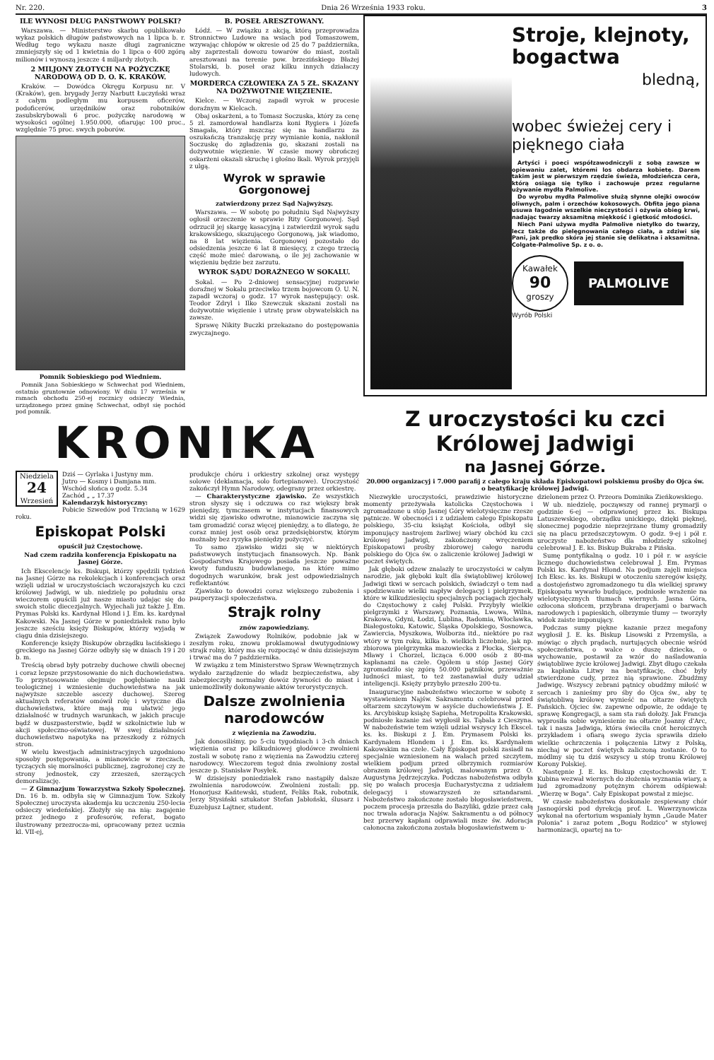Nr. 220. Dnia 26 Września 1933 roku. 3
ILE WYNOSI DŁUG PAŃSTWOWY POLSKI?
Warszawa. — Ministerstwo skarbu opublikowało wykaz polskich długów państwowych na 1 lipca b. r. Według tego wykazu nasze długi zagraniczne zmniejszyły się od 1 kwietnia do 1 lipca o 400 zgórą milionów i wynoszą jeszcze 4 miljardy złotych.
2 MILJONY ZŁOTYCH NA POŻYCZKĘ NARODOWĄ OD D. O. K. KRAKÓW.
Kraków. — Dowódca Okręgu Korpusu nr. V (Kraków), gen. brygady Jerzy Narbutt Łuczyński wraz z całym podległym mu korpusem oficerów, podoficerów, urzędników oraz robotników zasubskrybowali 6 proc. pożyczkę narodową w wysokości ogólnej 1.950.000, ofiarując 100 proc., względnie 75 proc. swych poborów.
Pomnik Sobieskiego pod Wiedniem.
Pomnik Jana Sobieskiego w Schwechat pod Wiedniem, ostatnio gruntownie odnowiony. W dniu 17 września w ramach obchodu 250-ej rocznicy odsieczy Wiednia, urządzonego przez gminę Schwechat, odbył się pochód pod pomnik.
B. POSEŁ ARESZTOWANY.
Łódź. — W związku z akcją, którą przeprowadza Stronnictwo Ludowe na wsiach pod Tomaszowem, wzywając chłopów w okresie od 25 do 7 października, aby zaprzestali dowozu towarów do miast, zostali aresztowani na terenie pow. brzezińskiego Błażej Stolarski, b. poseł oraz kilku innych działaczy ludowych.
MORDERCA CZŁOWIEKA ZA 5 ZŁ. SKAZANY NA DOŻYWOTNIE WIĘZIENIE.
Kielce. — Wczoraj zapadł wyrok w procesie doraźnym w Kielcach.
Obaj oskarżeni, a to Tomasz Soczuska, który za cenę 5 zł. zamordował handlarza koni Rygiera i Józefa Smagała, który mszcząc się na handlarzu za oszukańczą tranzakcję przy wymianie konia, nakłonił Soczuskę do zgładzenia go, skazani zostali na dożywotnie więzienie. W czasie mowy obrończej oskarżeni okazali skruchę i głośno łkali. Wyrok przyjęli z ulgą.
Wyrok w sprawie Gorgonowej
zatwierdzony przez Sąd Najwyższy.
Warszawa. — W sobotę po południu Sąd Najwyższy ogłosił orzeczenie w sprawie Rity Gorgonowej. Sąd odrzucił jej skargę kasacyjną i zatwierdził wyrok sądu krakowskiego, skazującego Gorgonową, jak wiadomo, na 8 lat więzienia. Gorgonowej pozostało do odsiedzenia jeszcze 6 lat 8 miesięcy, z czego trzecią część może mieć darowaną, o ile jej zachowanie w więzieniu będzie bez zarzutu.
WYROK SĄDU DORAŹNEGO W SOKALU.
Sokal. — Po 2-dniowej sensacyjnej rozprawie doraźnej w Sokalu przeciwko trzem bojowcom O. U. N. zapadł wczoraj o godz. 17 wyrok następujący: osk. Teodor Zdryl i Ilko Szewczuk skazani zostali na dożywotnie więzienie i utratę praw obywatelskich na zawsze.
Sprawę Nikity Buczki przekazano do postępowania zwyczajnego.
KRONIKA
Niedziela
24
Wrzesień
Dziś — Gyrlaka i Justyny mm.
Jutro — Kosmy i Damjana mm.
Wschód słońca o godz. 5.34
Zachód „ „ 17.37
Kalendarzyk historyczny:
Pobicie Szwedów pod Trzcianą w 1629 roku.
Episkopat Polski
opuścił już Częstochowę.
Nad czem radziła konferencja Episkopatu na Jasnej Górze.
Ich Ekscelencje ks. Biskupi, którzy spędzili tydzień na Jasnej Górze na rekolekcjach i konferencjach oraz wzięli udział w uroczystościach wczorajszych ku czci królowej Jadwigi, w ub. niedzielę po południu oraz wieczorem opuścili już nasze miasto udając się do swoich stolic diecezjalnych. Wyjechali już także J. Em. Prymas Polski ks. Kardynał Hlond i J. Em. ks. kardynał Kakowski. Na Jasnej Górze w poniedziałek rano było jeszcze sześciu księży Biskupów, którzy wyjadą w ciągu dnia dzisiejszego.
Konferencje księży Biskupów obrządku łacińskiego i greckiego na Jasnej Górze odbyły się w dniach 19 i 20 b. m.
Treścią obrad były potrzeby duchowe chwili obecnej i coraz lepsze przystosowanie do nich duchowieństwa. To przystosowanie obejmuje pogłębianie nauki teologicznej i wzniesienie duchowieństwa na jak najwyższe szczeble ascezy duchowej. Szereg aktualnych referatów omówił rolę i wytyczne dla duchowieństwa, które mają mu ułatwić jego działalność w trudnych warunkach, w jakich pracuje bądź w duszpasterstwie, bądź w szkolnictwie lub w akcji społeczno-oświatowej. W swej działalności duchowieństwo napotyka na przeszkody z różnych stron.
W wielu kwestjach administracyjnych uzgodniono sposoby postępowania, a mianowicie w rzeczach, tyczących się moralności publicznej, zagrożonej czy ze strony jednostek, czy zrzeszeń, szerzących demoralizację.
— Z Gimnazjum Towarzystwa Szkoły Społecznej. Dn. 16 b. m. odbyła się w Gimnazjum Tow. Szkoły Społecznej uroczysta akademja ku uczczeniu 250-lecia odsieczy wiedeńskiej. Złożyły się na nią: zagajenie przez jednego z profesorów, referat, bogato ilustrowany przezrocza-mi, opracowany przez ucznia kl. VII-ej,
produkcje chóru i orkiestry szkolnej oraz występy solowe (deklamacja, solo fortepianowe). Uroczystość zakończył Hymn Narodowy, odegrany przez orkiestrę.
— Charakterystyczne zjawisko. Ze wszystkich stron słyszy się i odczuwa co raz większy brak pieniędzy, tymczasem w instytucjach finansowych widzi się zjawisko odwrotne, mianowicie zaczyna się tam gromadzić coraz więcej pieniędzy, a to dlatego, że coraz mniej jest osób oraz przedsiębiorstw, którym możnaby bez ryzyka pieniędzy pożyczyć.
To samo zjawisko widzi się w niektórych państwowych instytucjach finansowych. Np. Bank Gospodarstwa Krajowego posiada jeszcze poważne kwoty funduszu budowlanego, na które mimo dogodnych warunków, brak jest odpowiedzialnych reflektantów.
Zjawisko to dowodzi coraz większego zubożenia i pauperyzacji społeczeństwa.
Strajk rolny
znów zapowiedziany.
Związek Zawodowy Rolników, podobnie jak w zeszłym roku, znowu proklamował dwutygodniowy strajk rolny, który ma się rozpocząć w dniu dzisiejszym i trwać ma do 7 października.
W związku z tem Ministerstwo Spraw Wewnętrznych wydało zarządzenie do władz bezpieczeństwa, aby zabezpieczyły normalny dowóz żywności do miast i uniemożliwiły dokonywanie aktów terorystycznych.
Dalsze zwolnienia narodowców
z więzienia na Zawodziu.
Jak donosiliśmy, po 5-ciu tygodniach i 3-ch dniach więzienia oraz po kilkudniowej głodówce zwolnieni zostali w sobotę rano z więzienia na Zawodziu czterej narodowcy. Wieczorem tegoż dnia zwolniony został jeszcze p. Stanisław Posyłek.
W dzisiejszy poniedziałek rano nastąpiły dalsze zwolnienia narodowców. Zwolnieni zostali: pp. Honorjusz Kańtewski, student, Feliks Rak, robotnik, Jerzy Stysiński sztukator Stefan Jabłoński, ślusarz i Euzebjusz Lajtner, student.
Stroje, klejnoty, bogactwa
bledną,
wobec świeżej cery i pięknego ciała
Artyści i poeci współzawodniczyli z sobą zawsze w opiewaniu zalet, któremi los obdarza kobietę. Darem takim jest w pierwszym rzędzie świeża, młodzieńcza cera, którą osiąga się tylko i zachowuje przez regularne używanie mydła Palmolive.
Do wyrobu mydła Palmolive służą słynne olejki owoców oliwnych, palm i orzechów kokosowych. Obfita jego piana usuwa łagodnie wszelkie nieczystości i ożywia obieg krwi, nadając twarzy aksamitną miękkość i giętkość młodości.
Niech Pani używa mydła Palmolive nietylko do twarzy, lecz także do pielęgnowania całego ciała, a zdziwi się Pani, jak prędko skóra jej stanie się delikatna i aksamitna. Colgate-Palmolive Sp. z o. o.
Kawałek
90
groszy
PALMOLIVE
Wyrób Polski
Z uroczystości ku czci Królowej Jadwigi
na Jasnej Górze.
20.000 organizacyj i 7.000 parafij z całego kraju składa Episkopatowi polskiemu prośby do Ojca św. o beatyfikację królowej Jadwigi.
Niezwykłe uroczystości, prawdziwie historyczne momenty przeżywała katolicka Częstochowa i zgromadzone u stóp Jasnej Góry wielotysięczne rzesze pątnicze. W obecności i z udziałem całego Episkopatu polskiego, 35-ciu książąt Kościoła, odbył się imponujący nastrojem żarliwej wiary obchód ku czci królowej Jadwigi, zakończony wręczeniem Episkopatowi prośby zbiorowej całego narodu polskiego do Ojca św. o zaliczenie królowej Jadwigi w poczet świętych.
Jak głęboki odzew znalazły te uroczystości w całym narodzie, jak głęboki kult dla świątobliwej królowej Jadwigi tkwi w sercach polskich, świadczył o tem nad spodziewanie wielki napływ delegacyj i pielgrzymek, które w kilkudziesięciu specjalnych pociągach zjechały do Częstochowy z całej Polski. Przybyły wielkie pielgrzymki z Warszawy, Poznania, Lwowa, Wilna, Krakowa, Gdyni, Łodzi, Lublina, Radomia, Włocławka, Białegostoku, Katowic, Śląska Opolskiego, Sosnowca, Zawiercia, Myszkowa, Wolborza itd., niektóre po raz wtóry w tym roku, kilka b. wielkich liczebnie, jak np. zbiorowa pielgrzymka mazowiecka z Płocka, Sierpca, Mławy i Chorzel, licząca 6.000 osób z 80-ma kapłanami na czele. Ogółem u stóp Jasnej Góry zgromadziło się zgórą 50.000 pątników, przeważnie ludności miast, to też zastanawiał duży udział inteligencji. Księży przybyło przeszło 200-tu.
Inauguracyjne nabożeństwo wieczorne w sobotę z wystawieniem Najśw. Sakramentu celebrował przed ołtarzem szczytowym w asyście duchowieństwa J. E. ks. Arcybiskup książę Sapieha, Metropolita Krakowski, podniosłe kazanie zaś wygłosił ks. Tąbala z Cieszyna. W nabożeństwie tem wzięli udział wszyscy Ich Ekscel. ks. ks. Biskupi z J. Em. Prymasem Polski ks. Kardynałem Hlondem i J. Em. ks. Kardynałem Kakowskim na czele. Cały Episkopat polski zasiadł na specjalnie wzniesionem na wałach przed szczytem, wielkiem podjum przed olbrzymich rozmiarów obrazem królowej Jadwigi, malowanym przez O. Augustyna Jędrzejczyka. Podczas nabożeństwa odbyła się po wałach procesja Eucharystyczna z udziałem delegacyj i stowarzyszeń ze sztandarami. Nabożeństwo zakończone zostało błogosławieństwem, poczem procesja przeszła do Bazyliki, gdzie przez całą noc trwała adoracja Najśw. Sakramentu a od północy bez przerwy kapłani odprawiali msze św. Adoracja całonocna zakończona została błogosławieństwem u-
dzielonem przez O. Przeora Dominika Zieńkowskiego.
W ub. niedzielę, począwszy od rannej prymarji o godzinie 6-ej — odprawionej przez ks. Biskupa Latuszewskiego, obrządku unickiego, dzięki pięknej, słonecznej pogodzie nieprzejrzane tłumy gromadziły się na placu przedszczytowym. O godz. 9-ej i pół r. uroczyste nabożeństwo dla młodzieży szkolnej celebrował J. E. ks. Biskup Bukraba z Pińska.
Sumę pontyfikalną o godz. 10 i pół r. w asyście licznego duchowieństwa celebrował J. Em. Prymas Polski ks. Kardynał Hlond. Na podjum zajęli miejsca Ich Eksc. ks. ks. Biskupi w otoczeniu szeregów księży, a dostojeństwo zgromadzonego tu dla wielkiej sprawy Episkopatu wywarło budujące, podniosłe wrażenie na wielotysięcznych tłumach wiernych. Jasna Góra, ozłocona słońcem, przybrana draperjami o barwach narodowych i papieskich, olbrzymie tłumy — tworzyły widok zaiste imponujący.
Podczas sumy piękne kazanie przez megafony wygłosił J. E. ks. Biskup Lisowski z Przemyśla, a mówiąc o złych prądach, nurtujących obecnie wśród społeczeństwa, o walce o duszę dziecka, o wychowanie, postawił za wzór do naśladowania świątobliwe życie królowej Jadwigi. Zbyt długo czekała za kapłanka Litwy na beatyfikację, choć były stwierdzone cudy, przez nią sprawione. Zbudźmy Jadwigę. Wszyscy zebrani pątnicy obudźmy miłość w sercach i zanieśmy pro śby do Ojca św., aby tę świątobliwą królowę wynieść na ołtarze świętych Pańskich. Ojciec św. zapewne odpowie, że oddaje tę sprawę Kongregacji, a sam sta rań dołoży. Jak Francja wyprosiła sobie wyniesienie na ołtarze Joanny d'Arc, tak i nasza Jadwiga, która świeciła cnót heroicznych przykładem i ofiarą swego życia sprawiła dzieło wielkie ochrzczenia i połączenia Litwy z Polską, niechaj w poczet świętych zaliczoną zostanie. O to módlmy się tu dziś wszyscy u stóp tronu Królowej Korony Polskiej.
Następnie J. E. ks. Biskup częstochowski dr. T. Kubina wezwał wiernych do złożenia wyznania wiary, a lud zgromadzony potężnym chórem odśpiewał: „Wierzę w Boga". Cały Episkopat powstał z miejsc.
W czasie nabożeństwa doskonale zespiewany chór Jasnogórski pod dyrekcją prof. L. Wawrzynowicza wykonał na ofertorium wspaniały hymn „Gaude Mater Polonia" i zaraz potem „Bogu Rodzico" w stylowej harmonizacji, opartej na to-